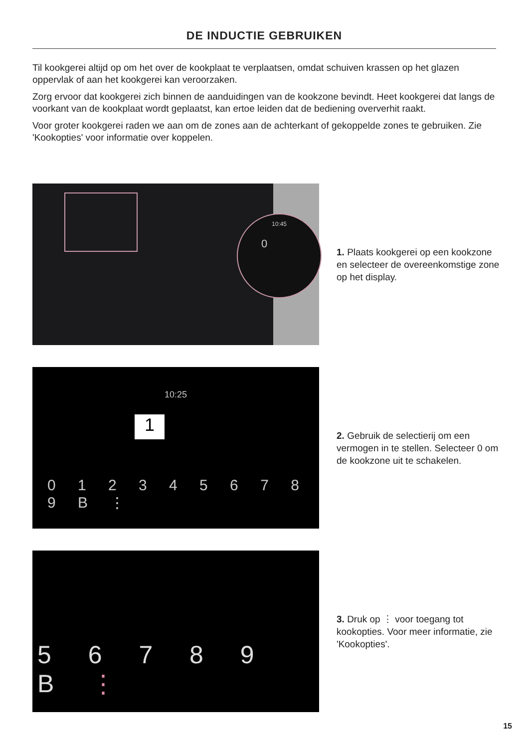DE INDUCTIE GEBRUIKEN
Til kookgerei altijd op om het over de kookplaat te verplaatsen, omdat schuiven krassen op het glazen oppervlak of aan het kookgerei kan veroorzaken.
Zorg ervoor dat kookgerei zich binnen de aanduidingen van de kookzone bevindt. Heet kookgerei dat langs de voorkant van de kookplaat wordt geplaatst, kan ertoe leiden dat de bediening oververhit raakt.
Voor groter kookgerei raden we aan om de zones aan de achterkant of gekoppelde zones te gebruiken. Zie 'Kookopties' voor informatie over koppelen.
10:45
0
1. Plaats kookgerei op een kookzone en selecteer de overeenkomstige zone op het display.
10:25
1
0 1 2 3 4 5 6 7 8 9 B ⋮
2. Gebruik de selectierij om een vermogen in te stellen. Selecteer 0 om de kookzone uit te schakelen.
5 6 7 8 9 B ⋮
3. Druk op ⋮ voor toegang tot kookopties. Voor meer informatie, zie 'Kookopties'.
15